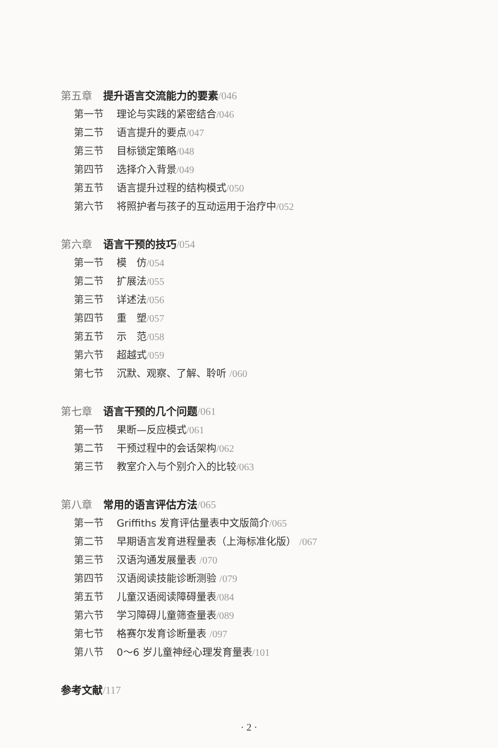第五章 提升语言交流能力的要素/046
第一节 理论与实践的紧密结合/046
第二节 语言提升的要点/047
第三节 目标锁定策略/048
第四节 选择介入背景/049
第五节 语言提升过程的结构模式/050
第六节 将照护者与孩子的互动运用于治疗中/052
第六章 语言干预的技巧/054
第一节 模　仿/054
第二节 扩展法/055
第三节 详述法/056
第四节 重　塑/057
第五节 示　范/058
第六节 超越式/059
第七节 沉默、观察、了解、聆听 /060
第七章 语言干预的几个问题/061
第一节 果断—反应模式/061
第二节 干预过程中的会话架构/062
第三节 教室介入与个别介入的比较/063
第八章 常用的语言评估方法/065
第一节 Griffiths 发育评估量表中文版简介/065
第二节 早期语言发育进程量表（上海标准化版） /067
第三节 汉语沟通发展量表 /070
第四节 汉语阅读技能诊断测验 /079
第五节 儿童汉语阅读障碍量表/084
第六节 学习障碍儿童筛查量表/089
第七节 格赛尔发育诊断量表 /097
第八节 0～6 岁儿童神经心理发育量表/101
参考文献/117
· 2 ·